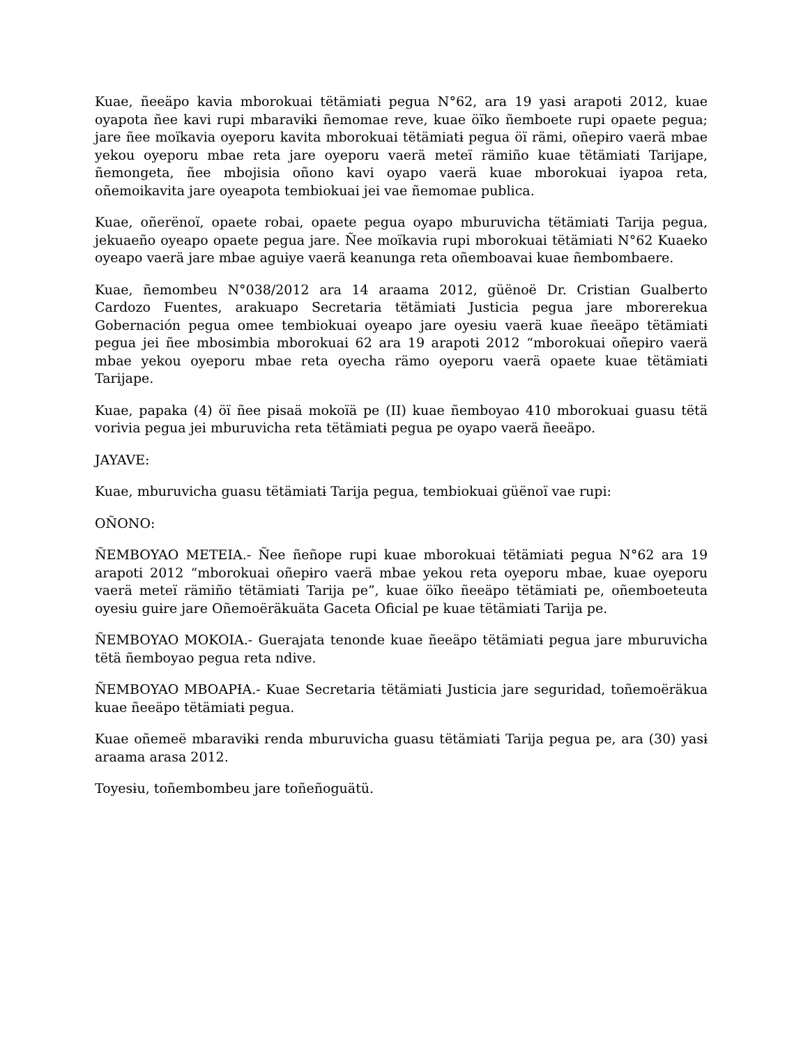Kuae, ñeeäpo kavia mborokuai tëtämiatɨ pegua N°62, ara 19 yasɨ arapotɨ 2012, kuae oyapota ñee kavi rupi mbaravɨkɨ ñemomae reve, kuae öïko ñemboete rupi opaete pegua; jare ñee moïkavia oyeporu kavita mborokuai tëtämiatɨ pegua öï rämi, oñepɨro vaerä mbae yekou oyeporu mbae reta jare oyeporu vaerä meteï rämiño kuae tëtämiatɨ Tarijape, ñemongeta, ñee mbojisia oñono kavi oyapo vaerä kuae mborokuai iyapoa reta, oñemoikavita jare oyeapota tembiokuai jei vae ñemomae publica.
Kuae, oñerënoï, opaete robai, opaete pegua oyapo mburuvicha tëtämiatɨ Tarija pegua, jekuaeño oyeapo opaete pegua jare. Ñee moïkavia rupi mborokuai tëtämiati N°62 Kuaeko oyeapo vaerä jare mbae aguɨye vaerä keanunga reta oñemboavai kuae ñembombaere.
Kuae, ñemombeu N°038/2012 ara 14 araama 2012, güënoë Dr. Cristian Gualberto Cardozo Fuentes, arakuapo Secretaria tëtämiatɨ Justicia pegua jare mborerekua Gobernación pegua omee tembiokuai oyeapo jare oyesɨu vaerä kuae ñeeäpo tëtämiatɨ pegua jei ñee mbosɨmbia mborokuai 62 ara 19 arapotɨ 2012 “mborokuai oñepɨro vaerä mbae yekou oyeporu mbae reta oyecha rämo oyeporu vaerä opaete kuae tëtämiatɨ Tarijape.
Kuae, papaka (4) öï ñee pɨsaä mokoïä pe (II) kuae ñemboyao 410 mborokuai guasu tëtä vorivia pegua jei mburuvicha reta tëtämiatɨ pegua pe oyapo vaerä ñeeäpo.
JAYAVE:
Kuae, mburuvicha guasu tëtämiatɨ Tarija pegua, tembiokuai güënoï vae rupi:
OÑONO:
ÑEMBOYAO METEIA.- Ñee ñeñope rupi kuae mborokuai tëtämiatɨ pegua N°62 ara 19 arapoti 2012 “mborokuai oñepɨro vaerä mbae yekou reta oyeporu mbae, kuae oyeporu vaerä meteï rämiño tëtämiatɨ Tarija pe”, kuae öïko ñeeäpo tëtämiatɨ pe, oñemboeteuta oyesɨu guɨre jare Oñemoëräkuäta Gaceta Oficial pe kuae tëtämiatɨ Tarija pe.
ÑEMBOYAO MOKOIA.- Guerajata tenonde kuae ñeeäpo tëtämiatɨ pegua jare mburuvicha tëtä ñemboyao pegua reta ndive.
ÑEMBOYAO MBOAPƗA.- Kuae Secretaria tëtämiatɨ Justicia jare seguridad, toñemoëräkua kuae ñeeäpo tëtämiatɨ pegua.
Kuae oñemeë mbaravɨkɨ renda mburuvicha guasu tëtämiatɨ Tarija pegua pe, ara (30) yasɨ araama arasa 2012.
Toyesɨu, toñembombeu jare toñeñoguätü.